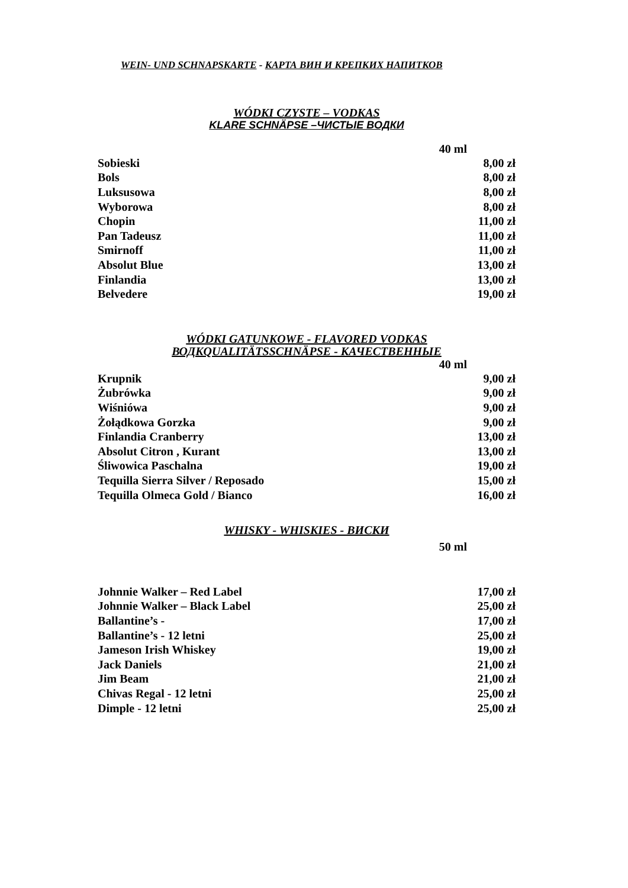WEIN- UND SCHNAPSKARTE - КАРТА ВИН И КРЕПКИХ НАПИТКОВ
WÓDKI CZYSTE – VODKAS
KLARE SCHNÄPSE –ЧИСТЫЕ ВОДКИ
40 ml
| Sobieski | 8,00 zł |
| Bols | 8,00 zł |
| Luksusowa | 8,00 zł |
| Wyborowa | 8,00 zł |
| Chopin | 11,00 zł |
| Pan Tadeusz | 11,00 zł |
| Smirnoff | 11,00 zł |
| Absolut Blue | 13,00 zł |
| Finlandia | 13,00 zł |
| Belvedere | 19,00 zł |
WÓDKI GATUNKOWE - FLAVORED VODKAS
ВОДKQUALITÄTSSCHNÄPSE - КАЧЕСТВЕННЫЕ
40 ml
| Krupnik | 9,00 zł |
| Żubrówka | 9,00 zł |
| Wiśniówa | 9,00 zł |
| Żołądkowa Gorzka | 9,00 zł |
| Finlandia Cranberry | 13,00 zł |
| Absolut Citron , Kurant | 13,00 zł |
| Śliwowica Paschalna | 19,00 zł |
| Tequilla Sierra Silver / Reposado | 15,00 zł |
| Tequilla Olmeca Gold / Bianco | 16,00 zł |
WHISKY - WHISKIES - ВИСКИ
50 ml
| Johnnie Walker – Red Label | 17,00 zł |
| Johnnie Walker – Black Label | 25,00 zł |
| Ballantine’s - | 17,00 zł |
| Ballantine’s - 12 letni | 25,00 zł |
| Jameson Irish Whiskey | 19,00 zł |
| Jack Daniels | 21,00 zł |
| Jim Beam | 21,00 zł |
| Chivas Regal - 12 letni | 25,00 zł |
| Dimple - 12 letni | 25,00 zł |